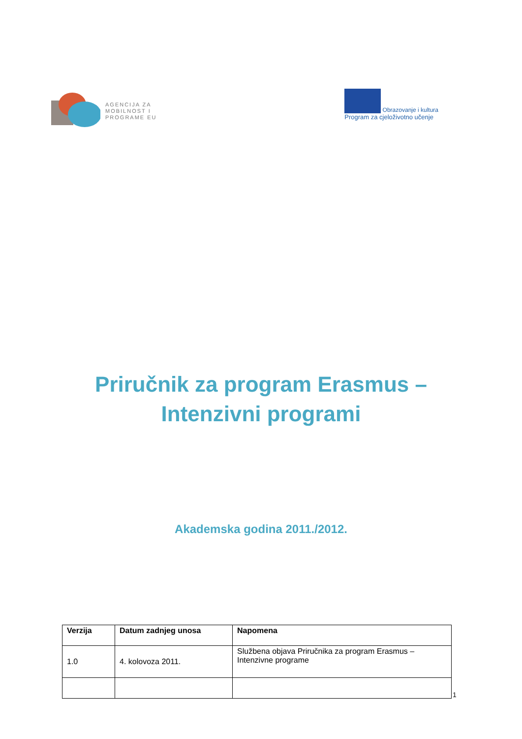AGENCIJA ZA
MOBILNOST I
PROGRAME EU
Obrazovanje i kultura
Program za cjeloživotno učenje
Priručnik za program Erasmus –
Intenzivni programi
Akademska godina 2011./2012.
| Verzija | Datum zadnjeg unosa | Napomena |
| --- | --- | --- |
| 1.0 | 4. kolovoza 2011. | Službena objava Priručnika za program Erasmus – Intenzivne programe |
1